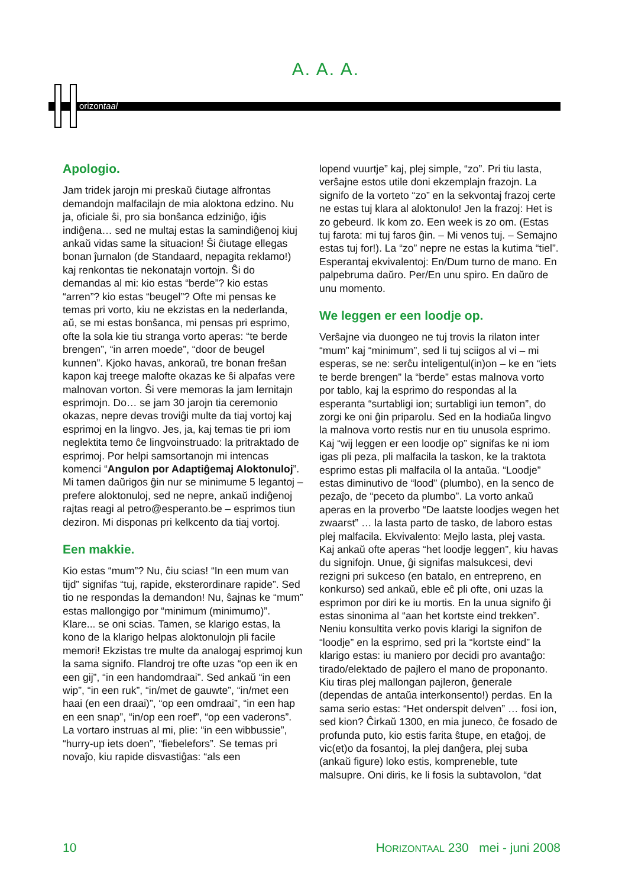A. A. A.
orizontaal
Apologio.
Jam tridek jarojn mi preskaŭ ĉiutage alfrontas demandojn malfacilajn de mia aloktona edzino. Nu ja, oficiale ŝi, pro sia bonŝanca edziniĝo, iĝis indiĝena… sed ne multaj estas la samindiĝenoj kiuj ankaŭ vidas same la situacion! Ŝi ĉiutage ellegas bonan ĵurnalon (de Standaard, nepagita reklamo!) kaj renkontas tie nekonatajn vortojn. Ŝi do demandas al mi: kio estas “berde”? kio estas “arren”? kio estas “beugel”? Ofte mi pensas ke temas pri vorto, kiu ne ekzistas en la nederlanda, aŭ, se mi estas bonŝanca, mi pensas pri esprimo, ofte la sola kie tiu stranga vorto aperas: “te berde brengen”, “in arren moede”, “door de beugel kunnen”. Kjoko havas, ankoraŭ, tre bonan freŝan kapon kaj treege malofte okazas ke ŝi alpafas vere malnovan vorton. Ŝi vere memoras la jam lernitajn esprimojn. Do… se jam 30 jarojn tia ceremonio okazas, nepre devas troviĝi multe da tiaj vortoj kaj esprimoj en la lingvo. Jes, ja, kaj temas tie pri iom neglektita temo ĉe lingvoinstruado: la pritraktado de esprimoj. Por helpi samsortanojn mi intencas komenci “Angulon por Adaptiĝemaj Aloktonuloj”. Mi tamen daŭrigos ĝin nur se minimume 5 legantoj – prefere aloktonuloj, sed ne nepre, ankaŭ indiĝenoj rajtas reagi al petro@esperanto.be – esprimos tiun deziron. Mi disponas pri kelkcento da tiaj vortoj.
Een makkie.
Kio estas “mum”? Nu, ĉiu scias! “In een mum van tijd” signifas “tuj, rapide, eksterordinare rapide”. Sed tio ne respondas la demandon! Nu, ŝajnas ke “mum” estas mallongigo por “minimum (minimumo)”. Klare... se oni scias. Tamen, se klarigo estas, la kono de la klarigo helpas aloktonulojn pli facile memori! Ekzistas tre multe da analogaj esprimoj kun la sama signifo. Flandroj tre ofte uzas “op een ik en een gij”, “in een handomdraai”. Sed ankaŭ “in een wip”, “in een ruk”, “in/met de gauwte”, “in/met een haai (en een draai)”, “op een omdraai”, “in een hap en een snap”, “in/op een roef”, “op een vaderons”. La vortaro instruas al mi, plie: “in een wibbussie”, “hurry-up iets doen”, “fiebelefors”. Se temas pri novaĵo, kiu rapide disvastiĝas: “als een
lopend vuurtje” kaj, plej simple, “zo”. Pri tiu lasta, verŝajne estos utile doni ekzemplajn frazojn. La signifo de la vorteto “zo” en la sekvontaj frazoj certe ne estas tuj klara al aloktonulo! Jen la frazoj: Het is zo gebeurd. Ik kom zo. Een week is zo om. (Estas tuj farota: mi tuj faros ĝin. – Mi venos tuj. – Semajno estas tuj for!). La “zo” nepre ne estas la kutima “tiel”. Esperantaj ekvivalentoj: En/Dum turno de mano. En palpebruma daŭro. Per/En unu spiro. En daŭro de unu momento.
We leggen er een loodje op.
Verŝajne via duongeo ne tuj trovis la rilaton inter “mum” kaj “minimum”, sed li tuj sciigos al vi – mi esperas, se ne: serĉu inteligentul(in)on – ke en “iets te berde brengen” la “berde” estas malnova vorto por tablo, kaj la esprimo do respondas al la esperanta “surtabligi ion; surtabligi iun temon”, do zorgi ke oni ĝin priparolu. Sed en la hodiaŭa lingvo la malnova vorto restis nur en tiu unusola esprimo. Kaj “wij leggen er een loodje op” signifas ke ni iom igas pli peza, pli malfacila la taskon, ke la traktota esprimo estas pli malfacila ol la antaŭa. “Loodje” estas diminutivo de “lood” (plumbo), en la senco de pezaĵo, de “peceto da plumbo”. La vorto ankaŭ aperas en la proverbo “De laatste loodjes wegen het zwaarst” … la lasta parto de tasko, de laboro estas plej malfacila. Ekvivalento: Mejlo lasta, plej vasta. Kaj ankaŭ ofte aperas “het loodje leggen”, kiu havas du signifojn. Unue, ĝi signifas malsukcesi, devi rezigni pri sukceso (en batalo, en entrepreno, en konkurso) sed ankaŭ, eble eĉ pli ofte, oni uzas la esprimon por diri ke iu mortis. En la unua signifo ĝi estas sinonima al “aan het kortste eind trekken”. Neniu konsultita verko povis klarigi la signifon de “loodje” en la esprimo, sed pri la “kortste eind” la klarigo estas: iu maniero por decidi pro avantaĝo: tirado/elektado de pajlero el mano de proponanto. Kiu tiras plej mallongan pajleron, ĝenerale (dependas de antaŭa interkonsento!) perdas. En la sama serio estas: “Het onderspit delven” … fosi ion, sed kion? Ĉirkaŭ 1300, en mia juneco, ĉe fosado de profunda puto, kio estis farita ŝtupe, en etaĝoj, de vic(et)o da fosantoj, la plej danĝera, plej suba (ankaŭ figure) loko estis, kompreneble, tute malsupre. Oni diris, ke li fosis la subtavolon, “dat
10 HORIZONTAAL 230 mei - juni 2008